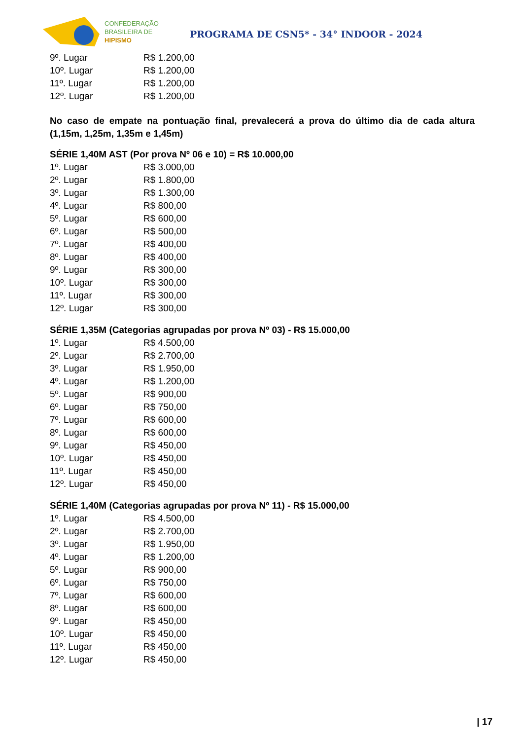CONFEDERAÇÃO
BRASILEIRA DE
HIPISMO
PROGRAMA DE CSN5* - 34° INDOOR - 2024
| 9º. Lugar | R$ 1.200,00 |
| 10º. Lugar | R$ 1.200,00 |
| 11º. Lugar | R$ 1.200,00 |
| 12º. Lugar | R$ 1.200,00 |
No caso de empate na pontuação final, prevalecerá a prova do último dia de cada altura (1,15m, 1,25m, 1,35m e 1,45m)
SÉRIE 1,40M AST (Por prova Nº 06 e 10) = R$ 10.000,00
| 1º. Lugar | R$ 3.000,00 |
| 2º. Lugar | R$ 1.800,00 |
| 3º. Lugar | R$ 1.300,00 |
| 4º. Lugar | R$ 800,00 |
| 5º. Lugar | R$ 600,00 |
| 6º. Lugar | R$ 500,00 |
| 7º. Lugar | R$ 400,00 |
| 8º. Lugar | R$ 400,00 |
| 9º. Lugar | R$ 300,00 |
| 10º. Lugar | R$ 300,00 |
| 11º. Lugar | R$ 300,00 |
| 12º. Lugar | R$ 300,00 |
SÉRIE 1,35M (Categorias agrupadas por prova Nº 03) - R$ 15.000,00
| 1º. Lugar | R$ 4.500,00 |
| 2º. Lugar | R$ 2.700,00 |
| 3º. Lugar | R$ 1.950,00 |
| 4º. Lugar | R$ 1.200,00 |
| 5º. Lugar | R$ 900,00 |
| 6º. Lugar | R$ 750,00 |
| 7º. Lugar | R$ 600,00 |
| 8º. Lugar | R$ 600,00 |
| 9º. Lugar | R$ 450,00 |
| 10º. Lugar | R$ 450,00 |
| 11º. Lugar | R$ 450,00 |
| 12º. Lugar | R$ 450,00 |
SÉRIE 1,40M (Categorias agrupadas por prova Nº 11) - R$ 15.000,00
| 1º. Lugar | R$ 4.500,00 |
| 2º. Lugar | R$ 2.700,00 |
| 3º. Lugar | R$ 1.950,00 |
| 4º. Lugar | R$ 1.200,00 |
| 5º. Lugar | R$ 900,00 |
| 6º. Lugar | R$ 750,00 |
| 7º. Lugar | R$ 600,00 |
| 8º. Lugar | R$ 600,00 |
| 9º. Lugar | R$ 450,00 |
| 10º. Lugar | R$ 450,00 |
| 11º. Lugar | R$ 450,00 |
| 12º. Lugar | R$ 450,00 |
| 17